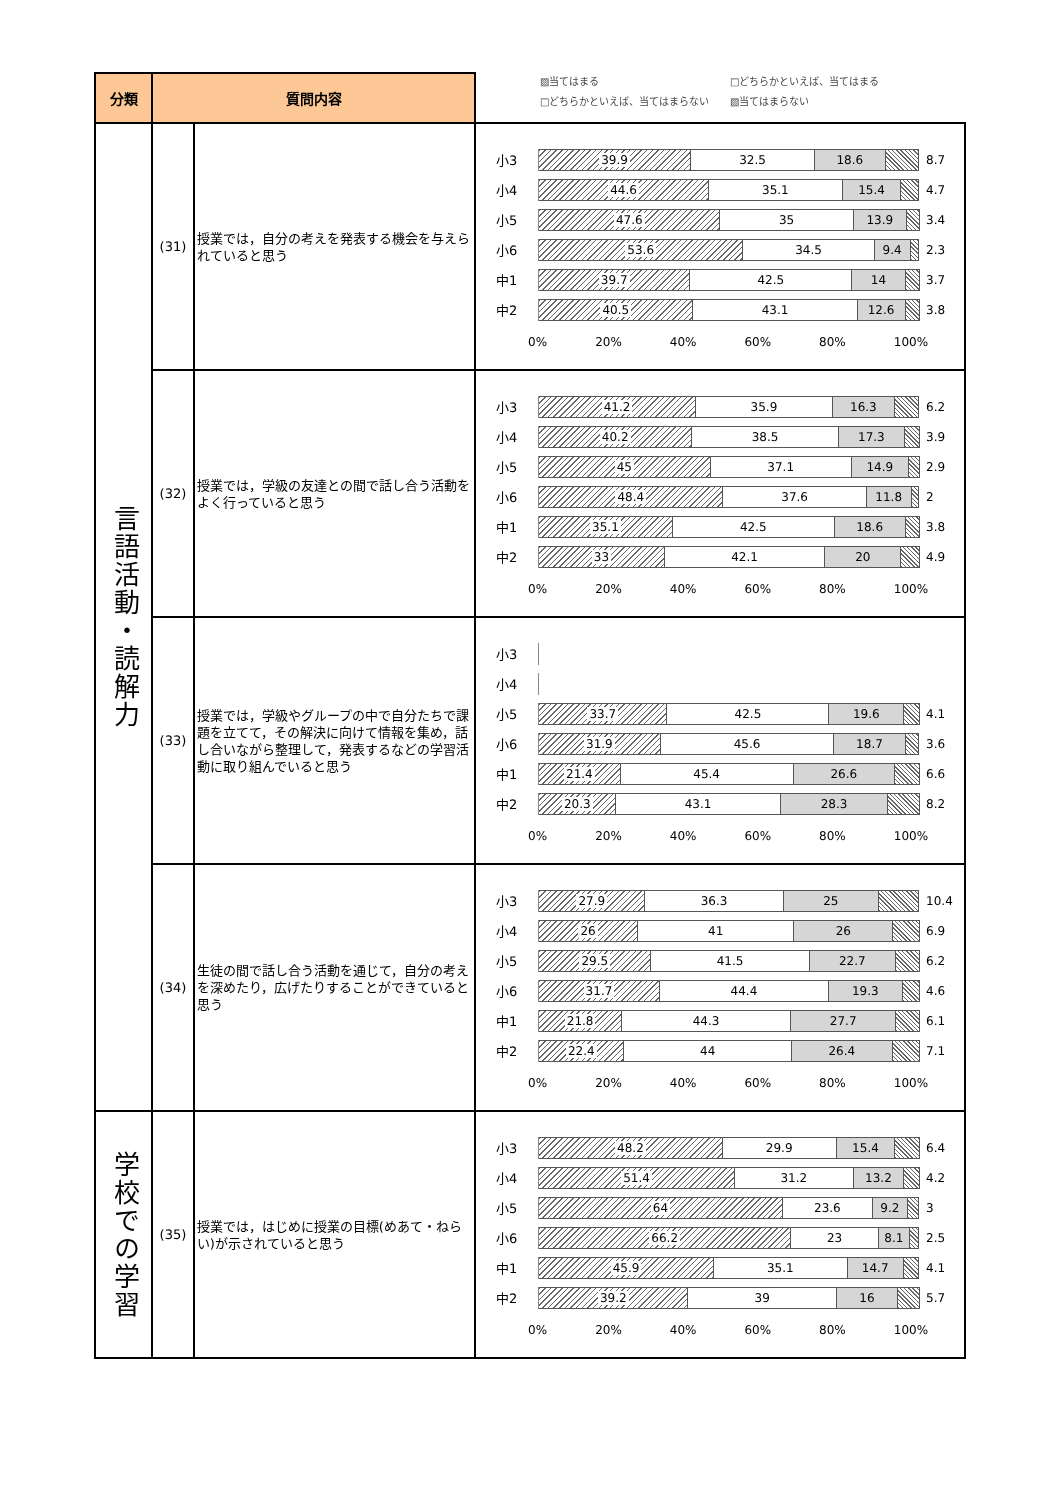▨当てはまる □どちらかといえば、当てはまる
□どちらかといえば、当てはまらない ▧当てはまらない
| 分類 | 質問内容 | | |
| --- | --- | --- | --- |
| 言語活動・読解力 | (31) | 授業では，自分の考えを発表する機会を与えられていると思う | 小3 39.9 32.5 18.6 8.7 小4 44.6 35.1 15.4 4.7 小5 47.6 35 13.9 3.4 小6 53.6 34.5 9.4 2.3 中1 39.7 42.5 14 3.7 中2 40.5 43.1 12.6 3.8 0% 20% 40% 60% 80% 100% |
| | (32) | 授業では，学級の友達との間で話し合う活動をよく行っていると思う | 小3 41.2 35.9 16.3 6.2 小4 40.2 38.5 17.3 3.9 小5 45 37.1 14.9 2.9 小6 48.4 37.6 11.8 2 中1 35.1 42.5 18.6 3.8 中2 33 42.1 20 4.9 0% 20% 40% 60% 80% 100% |
| | (33) | 授業では，学級やグループの中で自分たちで課題を立てて，その解決に向けて情報を集め，話し合いながら整理して，発表するなどの学習活動に取り組んでいると思う | 小3 小4 小5 33.7 42.5 19.6 4.1 小6 31.9 45.6 18.7 3.6 中1 21.4 45.4 26.6 6.6 中2 20.3 43.1 28.3 8.2 0% 20% 40% 60% 80% 100% |
| | (34) | 生徒の間で話し合う活動を通じて，自分の考えを深めたり，広げたりすることができていると思う | 小3 27.9 36.3 25 10.4 小4 26 41 26 6.9 小5 29.5 41.5 22.7 6.2 小6 31.7 44.4 19.3 4.6 中1 21.8 44.3 27.7 6.1 中2 22.4 44 26.4 7.1 0% 20% 40% 60% 80% 100% |
| 学校での学習 | (35) | 授業では，はじめに授業の目標(めあて・ねらい)が示されていると思う | 小3 48.2 29.9 15.4 6.4 小4 51.4 31.2 13.2 4.2 小5 64 23.6 9.2 3 小6 66.2 23 8.1 2.5 中1 45.9 35.1 14.7 4.1 中2 39.2 39 16 5.7 0% 20% 40% 60% 80% 100% |